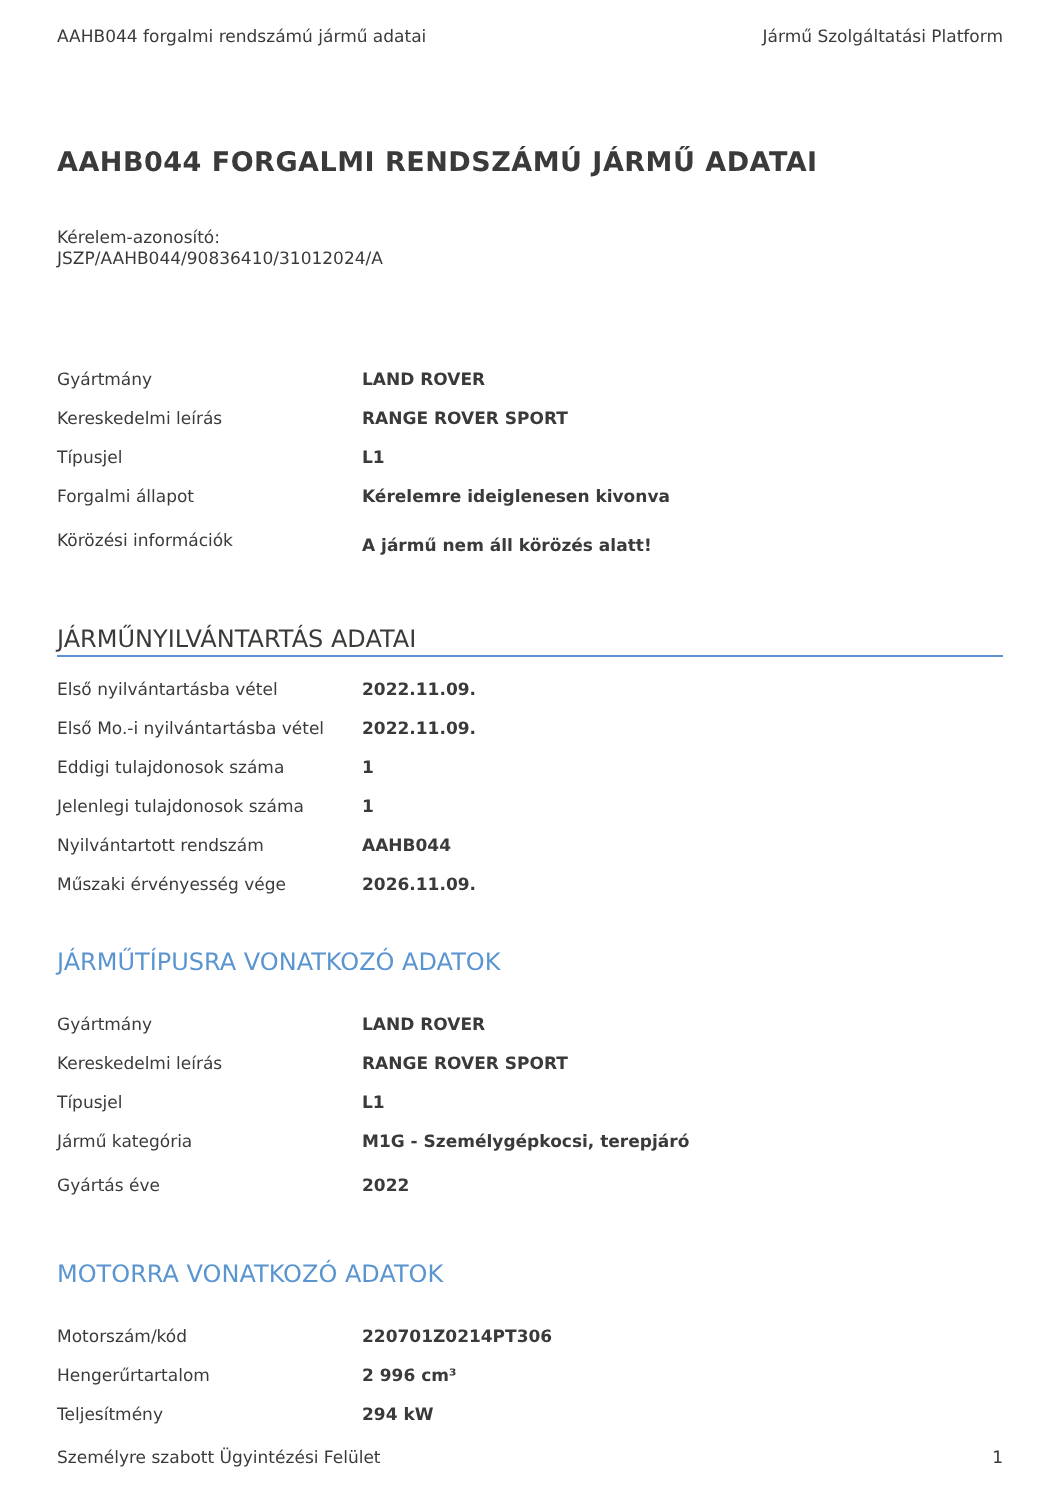AAHB044 forgalmi rendszámú jármű adatai Jármű Szolgáltatási Platform
AAHB044 FORGALMI RENDSZÁMÚ JÁRMŰ ADATAI
Kérelem-azonosító:
JSZP/AAHB044/90836410/31012024/A
| Gyártmány | LAND ROVER |
| Kereskedelmi leírás | RANGE ROVER SPORT |
| Típusjel | L1 |
| Forgalmi állapot | Kérelemre ideiglenesen kivonva |
| Körözési információk | A jármű nem áll körözés alatt! |
JÁRMŰNYILVÁNTARTÁS ADATAI
| Első nyilvántartásba vétel | 2022.11.09. |
| Első Mo.-i nyilvántartásba vétel | 2022.11.09. |
| Eddigi tulajdonosok száma | 1 |
| Jelenlegi tulajdonosok száma | 1 |
| Nyilvántartott rendszám | AAHB044 |
| Műszaki érvényesség vége | 2026.11.09. |
JÁRMŰTÍPUSRA VONATKOZÓ ADATOK
| Gyártmány | LAND ROVER |
| Kereskedelmi leírás | RANGE ROVER SPORT |
| Típusjel | L1 |
| Jármű kategória | M1G - Személygépkocsi, terepjáró |
| Gyártás éve | 2022 |
MOTORRA VONATKOZÓ ADATOK
| Motorszám/kód | 220701Z0214PT306 |
| Hengerűrtartalom | 2 996 cm³ |
| Teljesítmény | 294 kW |
Személyre szabott Ügyintézési Felület 1